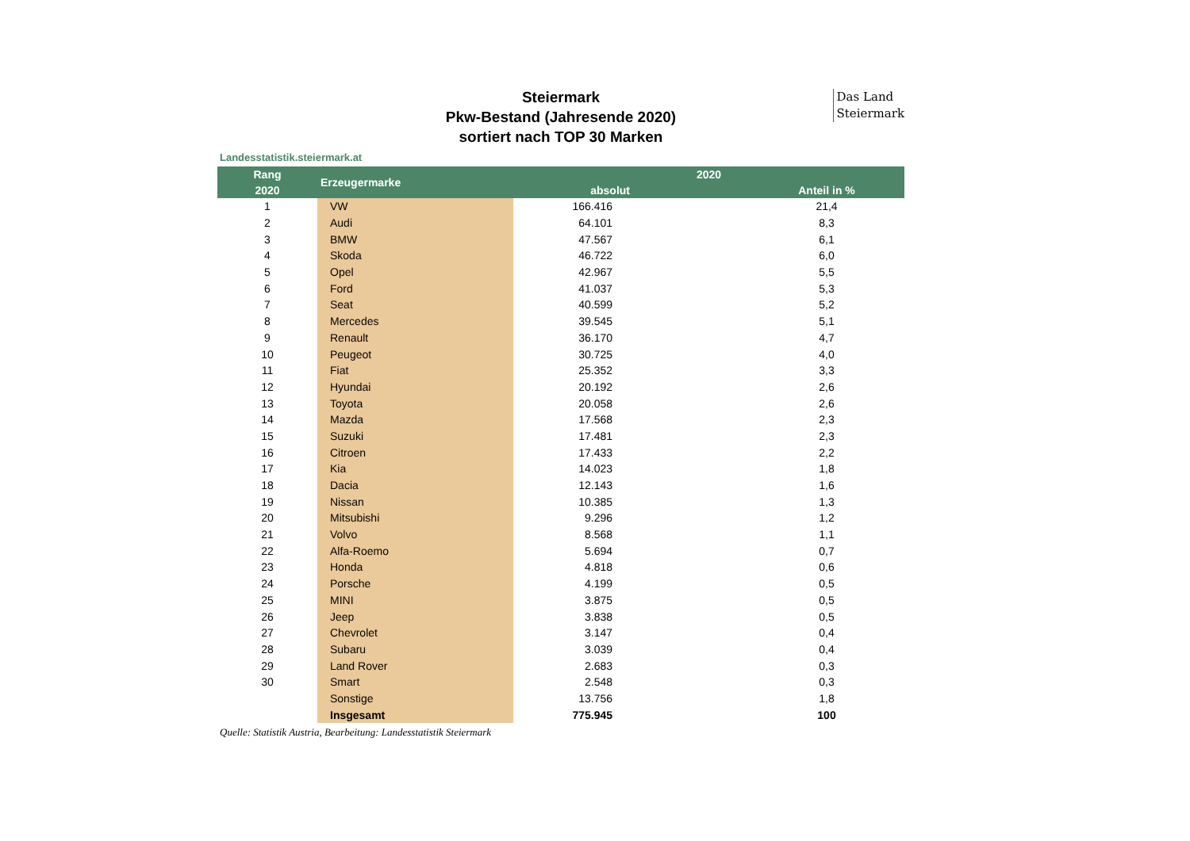Das Land
Steiermark
Steiermark
Pkw-Bestand (Jahresende 2020)
sortiert nach TOP 30 Marken
Landesstatistik.steiermark.at
| Rang | Erzeugermarke | 2020 | |
| --- | --- | --- | --- |
| 2020 | | absolut | Anteil in % |
| 1 | VW | 166.416 | 21,4 |
| 2 | Audi | 64.101 | 8,3 |
| 3 | BMW | 47.567 | 6,1 |
| 4 | Skoda | 46.722 | 6,0 |
| 5 | Opel | 42.967 | 5,5 |
| 6 | Ford | 41.037 | 5,3 |
| 7 | Seat | 40.599 | 5,2 |
| 8 | Mercedes | 39.545 | 5,1 |
| 9 | Renault | 36.170 | 4,7 |
| 10 | Peugeot | 30.725 | 4,0 |
| 11 | Fiat | 25.352 | 3,3 |
| 12 | Hyundai | 20.192 | 2,6 |
| 13 | Toyota | 20.058 | 2,6 |
| 14 | Mazda | 17.568 | 2,3 |
| 15 | Suzuki | 17.481 | 2,3 |
| 16 | Citroen | 17.433 | 2,2 |
| 17 | Kia | 14.023 | 1,8 |
| 18 | Dacia | 12.143 | 1,6 |
| 19 | Nissan | 10.385 | 1,3 |
| 20 | Mitsubishi | 9.296 | 1,2 |
| 21 | Volvo | 8.568 | 1,1 |
| 22 | Alfa-Roemo | 5.694 | 0,7 |
| 23 | Honda | 4.818 | 0,6 |
| 24 | Porsche | 4.199 | 0,5 |
| 25 | MINI | 3.875 | 0,5 |
| 26 | Jeep | 3.838 | 0,5 |
| 27 | Chevrolet | 3.147 | 0,4 |
| 28 | Subaru | 3.039 | 0,4 |
| 29 | Land Rover | 2.683 | 0,3 |
| 30 | Smart | 2.548 | 0,3 |
| | Sonstige | 13.756 | 1,8 |
| | Insgesamt | 775.945 | 100 |
Quelle: Statistik Austria, Bearbeitung: Landesstatistik Steiermark